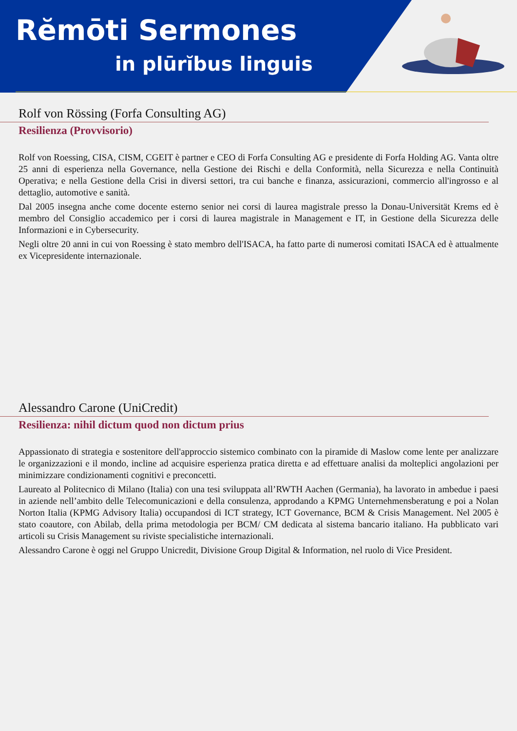Rĕmōti Sermones
in plūrĭbus linguis
Rolf von Rössing (Forfa Consulting AG)
Resilienza (Provvisorio)
Rolf von Roessing, CISA, CISM, CGEIT è partner e CEO di Forfa Consulting AG e presidente di Forfa Holding AG. Vanta oltre 25 anni di esperienza nella Governance, nella Gestione dei Rischi e della Conformità, nella Sicurezza e nella Continuità Operativa; e nella Gestione della Crisi in diversi settori, tra cui banche e finanza, assicurazioni, commercio all'ingrosso e al dettaglio, automotive e sanità.
Dal 2005 insegna anche come docente esterno senior nei corsi di laurea magistrale presso la Donau-Universität Krems ed è membro del Consiglio accademico per i corsi di laurea magistrale in Management e IT, in Gestione della Sicurezza delle Informazioni e in Cybersecurity.
Negli oltre 20 anni in cui von Roessing è stato membro dell'ISACA, ha fatto parte di numerosi comitati ISACA ed è attualmente ex Vicepresidente internazionale.
Alessandro Carone (UniCredit)
Resilienza: nihil dictum quod non dictum prius
Appassionato di strategia e sostenitore dell'approccio sistemico combinato con la piramide di Maslow come lente per analizzare le organizzazioni e il mondo, incline ad acquisire esperienza pratica diretta e ad effettuare analisi da molteplici angolazioni per minimizzare condizionamenti cognitivi e preconcetti.
Laureato al Politecnico di Milano (Italia) con una tesi sviluppata all’RWTH Aachen (Germania), ha lavorato in ambedue i paesi in aziende nell’ambito delle Telecomunicazioni e della consulenza, approdando a KPMG Unternehmensberatung e poi a Nolan Norton Italia (KPMG Advisory Italia) occupandosi di ICT strategy, ICT Governance, BCM & Crisis Management. Nel 2005 è stato coautore, con Abilab, della prima metodologia per BCM/ CM dedicata al sistema bancario italiano. Ha pubblicato vari articoli su Crisis Management su riviste specialistiche internazionali.
Alessandro Carone è oggi nel Gruppo Unicredit, Divisione Group Digital & Information, nel ruolo di Vice President.